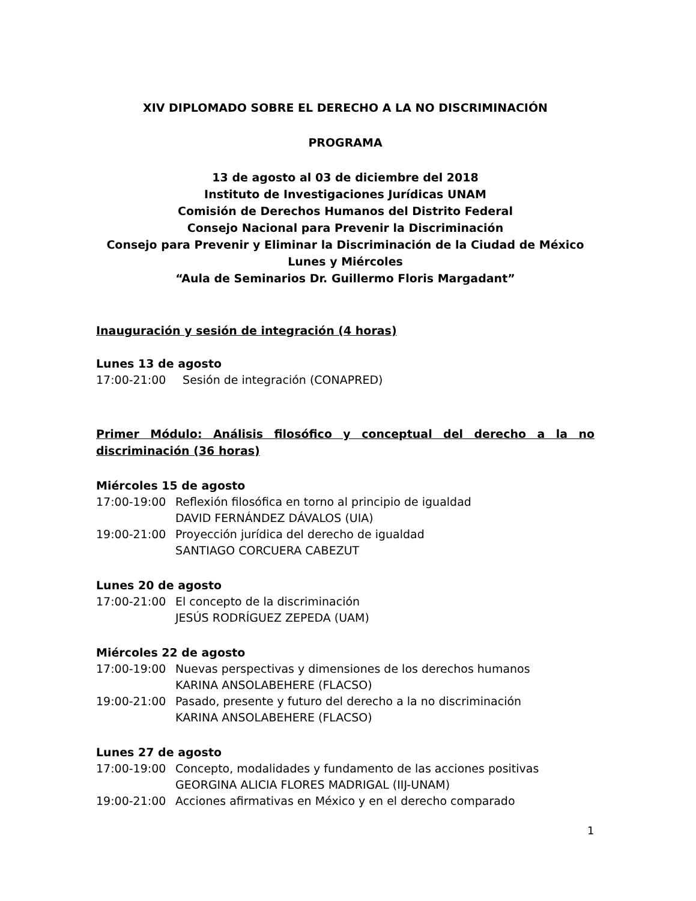XIV DIPLOMADO SOBRE EL DERECHO A LA NO DISCRIMINACIÓN
PROGRAMA
13 de agosto al 03 de diciembre del 2018
Instituto de Investigaciones Jurídicas UNAM
Comisión de Derechos Humanos del Distrito Federal
Consejo Nacional para Prevenir la Discriminación
Consejo para Prevenir y Eliminar la Discriminación de la Ciudad de México
Lunes y Miércoles
“Aula de Seminarios Dr. Guillermo Floris Margadant”
Inauguración y sesión de integración (4 horas)
Lunes 13 de agosto
17:00-21:00 Sesión de integración (CONAPRED)
Primer Módulo: Análisis filosófico y conceptual del derecho a la no discriminación (36 horas)
Miércoles 15 de agosto
17:00-19:00 Reflexión filosófica en torno al principio de igualdad
DAVID FERNÁNDEZ DÁVALOS (UIA)
19:00-21:00 Proyección jurídica del derecho de igualdad
SANTIAGO CORCUERA CABEZUT
Lunes 20 de agosto
17:00-21:00 El concepto de la discriminación
JESÚS RODRÍGUEZ ZEPEDA (UAM)
Miércoles 22 de agosto
17:00-19:00 Nuevas perspectivas y dimensiones de los derechos humanos
KARINA ANSOLABEHERE (FLACSO)
19:00-21:00 Pasado, presente y futuro del derecho a la no discriminación
KARINA ANSOLABEHERE (FLACSO)
Lunes 27 de agosto
17:00-19:00 Concepto, modalidades y fundamento de las acciones positivas
GEORGINA ALICIA FLORES MADRIGAL (IIJ-UNAM)
19:00-21:00 Acciones afirmativas en México y en el derecho comparado
1